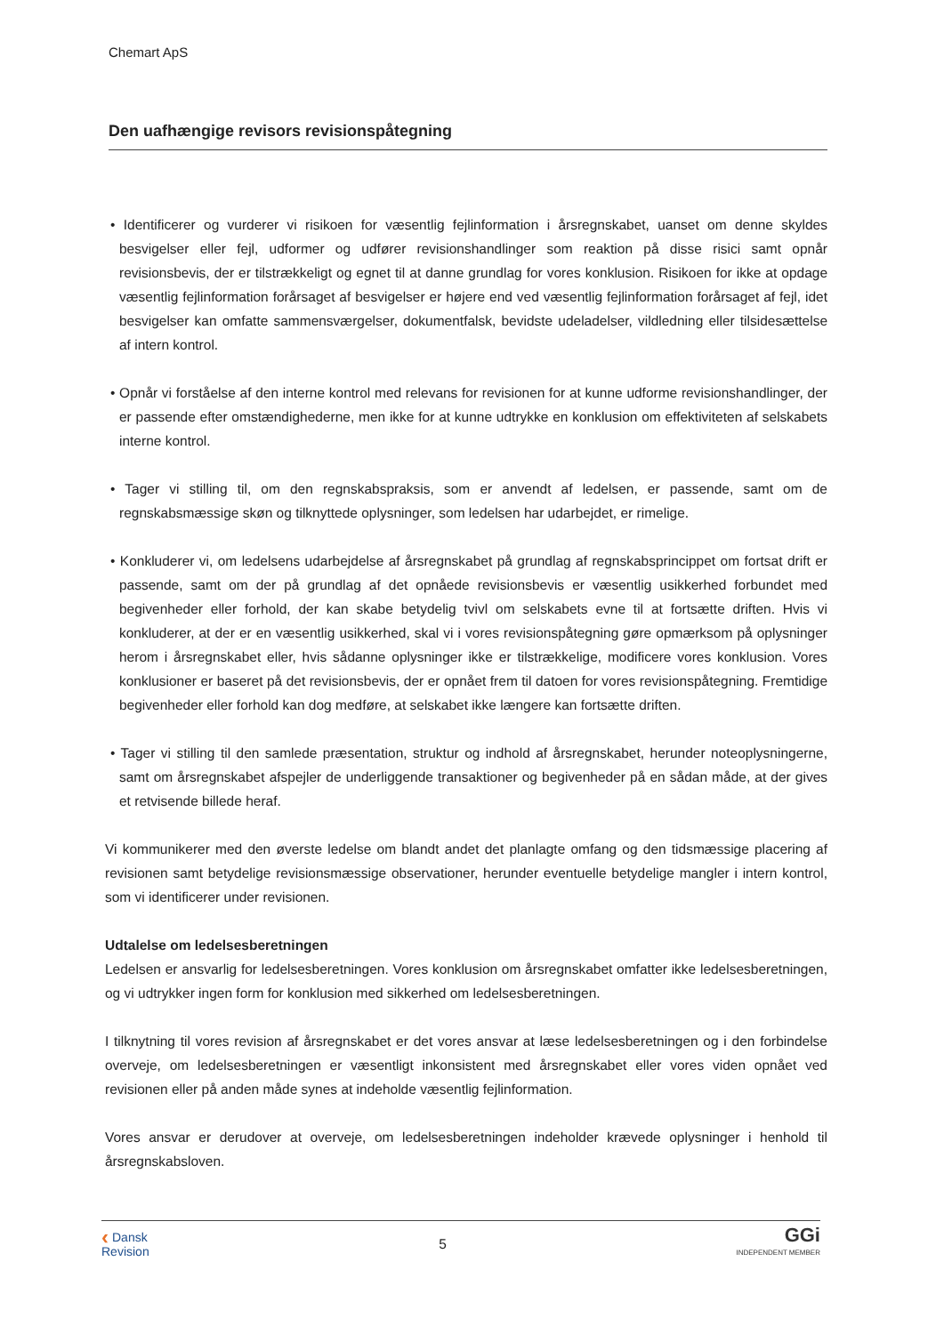Chemart ApS
Den uafhængige revisors revisionspåtegning
• Identificerer og vurderer vi risikoen for væsentlig fejlinformation i årsregnskabet, uanset om denne skyldes besvigelser eller fejl, udformer og udfører revisionshandlinger som reaktion på disse risici samt opnår revisionsbevis, der er tilstrækkeligt og egnet til at danne grundlag for vores konklusion. Risikoen for ikke at opdage væsentlig fejlinformation forårsaget af besvigelser er højere end ved væsentlig fejlinformation forårsaget af fejl, idet besvigelser kan omfatte sammensværgelser, dokumentfalsk, bevidste udeladelser, vildledning eller tilsidesættelse af intern kontrol.
• Opnår vi forståelse af den interne kontrol med relevans for revisionen for at kunne udforme revisionshandlinger, der er passende efter omstændighederne, men ikke for at kunne udtrykke en konklusion om effektiviteten af selskabets interne kontrol.
• Tager vi stilling til, om den regnskabspraksis, som er anvendt af ledelsen, er passende, samt om de regnskabsmæssige skøn og tilknyttede oplysninger, som ledelsen har udarbejdet, er rimelige.
• Konkluderer vi, om ledelsens udarbejdelse af årsregnskabet på grundlag af regnskabsprincippet om fortsat drift er passende, samt om der på grundlag af det opnåede revisionsbevis er væsentlig usikkerhed forbundet med begivenheder eller forhold, der kan skabe betydelig tvivl om selskabets evne til at fortsætte driften. Hvis vi konkluderer, at der er en væsentlig usikkerhed, skal vi i vores revisionspåtegning gøre opmærksom på oplysninger herom i årsregnskabet eller, hvis sådanne oplysninger ikke er tilstrækkelige, modificere vores konklusion. Vores konklusioner er baseret på det revisionsbevis, der er opnået frem til datoen for vores revisionspåtegning. Fremtidige begivenheder eller forhold kan dog medføre, at selskabet ikke længere kan fortsætte driften.
• Tager vi stilling til den samlede præsentation, struktur og indhold af årsregnskabet, herunder noteoplysningerne, samt om årsregnskabet afspejler de underliggende transaktioner og begivenheder på en sådan måde, at der gives et retvisende billede heraf.
Vi kommunikerer med den øverste ledelse om blandt andet det planlagte omfang og den tidsmæssige placering af revisionen samt betydelige revisionsmæssige observationer, herunder eventuelle betydelige mangler i intern kontrol, som vi identificerer under revisionen.
Udtalelse om ledelsesberetningen
Ledelsen er ansvarlig for ledelsesberetningen. Vores konklusion om årsregnskabet omfatter ikke ledelsesberetningen, og vi udtrykker ingen form for konklusion med sikkerhed om ledelsesberetningen.
I tilknytning til vores revision af årsregnskabet er det vores ansvar at læse ledelsesberetningen og i den forbindelse overveje, om ledelsesberetningen er væsentligt inkonsistent med årsregnskabet eller vores viden opnået ved revisionen eller på anden måde synes at indeholde væsentlig fejlinformation.
Vores ansvar er derudover at overveje, om ledelsesberetningen indeholder krævede oplysninger i henhold til årsregnskabsloven.
‹ Dansk
Revision
5
GGi
INDEPENDENT MEMBER